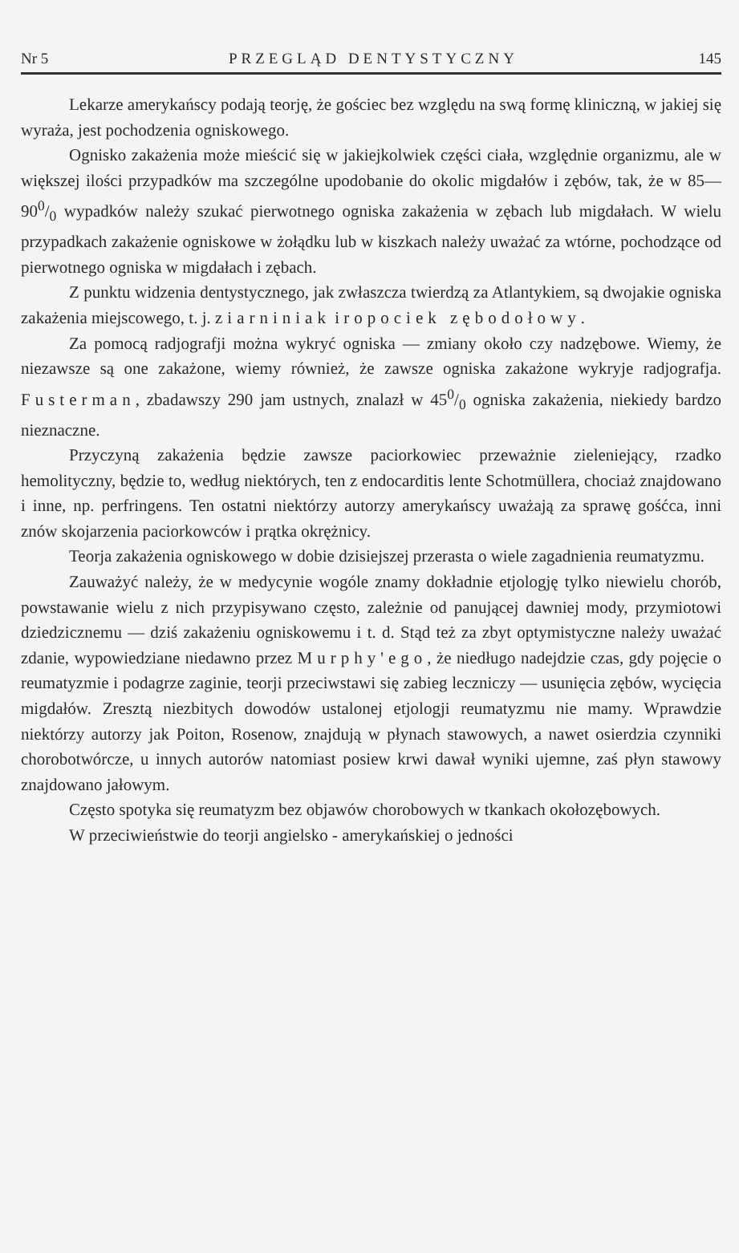Nr 5 PRZEGLĄD DENTYSTYCZNY 145
Lekarze amerykańscy podają teorję, że gościec bez względu na swą formę kliniczną, w jakiej się wyraża, jest pochodzenia ogniskowego.
Ognisko zakażenia może mieścić się w jakiejkolwiek części ciała, względnie organizmu, ale w większej ilości przypadków ma szczególne upodobanie do okolic migdałów i zębów, tak, że w 85—900/0 wypadków należy szukać pierwotnego ogniska zakażenia w zębach lub migdałach. W wielu przypadkach zakażenie ogniskowe w żołądku lub w kiszkach należy uważać za wtórne, pochodzące od pierwotnego ogniska w migdałach i zębach.
Z punktu widzenia dentystycznego, jak zwłaszcza twierdzą za Atlantykiem, są dwojakie ogniska zakażenia miejscowego, t. j. ziarniniak i ropociek zębodołowy.
Za pomocą radjografji można wykryć ogniska — zmiany około czy nadzębowe. Wiemy, że niezawsze są one zakażone, wiemy również, że zawsze ogniska zakażone wykryje radjografja. Fusterman, zbadawszy 290 jam ustnych, znalazł w 450/0 ogniska zakażenia, niekiedy bardzo nieznaczne.
Przyczyną zakażenia będzie zawsze paciorkowiec przeważnie zieleniejący, rzadko hemolityczny, będzie to, według niektórych, ten z endocarditis lente Schotmüllera, chociaż znajdowano i inne, np. perfringens. Ten ostatni niektórzy autorzy amerykańscy uważają za sprawę gośćca, inni znów skojarzenia paciorkowców i prątka okrężnicy.
Teorja zakażenia ogniskowego w dobie dzisiejszej przerasta o wiele zagadnienia reumatyzmu.
Zauważyć należy, że w medycynie wogóle znamy dokładnie etjologję tylko niewielu chorób, powstawanie wielu z nich przypisywano często, zależnie od panującej dawniej mody, przymiotowi dziedzicznemu — dziś zakażeniu ogniskowemu i t. d. Stąd też za zbyt optymistyczne należy uważać zdanie, wypowiedziane niedawno przez Murphy'ego, że niedługo nadejdzie czas, gdy pojęcie o reumatyzmie i podagrze zaginie, teorji przeciwstawi się zabieg leczniczy — usunięcia zębów, wycięcia migdałów. Zresztą niezbitych dowodów ustalonej etjologji reumatyzmu nie mamy. Wprawdzie niektórzy autorzy jak Poiton, Rosenow, znajdują w płynach stawowych, a nawet osierdzia czynniki chorobotwórcze, u innych autorów natomiast posiew krwi dawał wyniki ujemne, zaś płyn stawowy znajdowano jałowym.
Często spotyka się reumatyzm bez objawów chorobowych w tkankach okołozębowych.
W przeciwieństwie do teorji angielsko - amerykańskiej o jedności